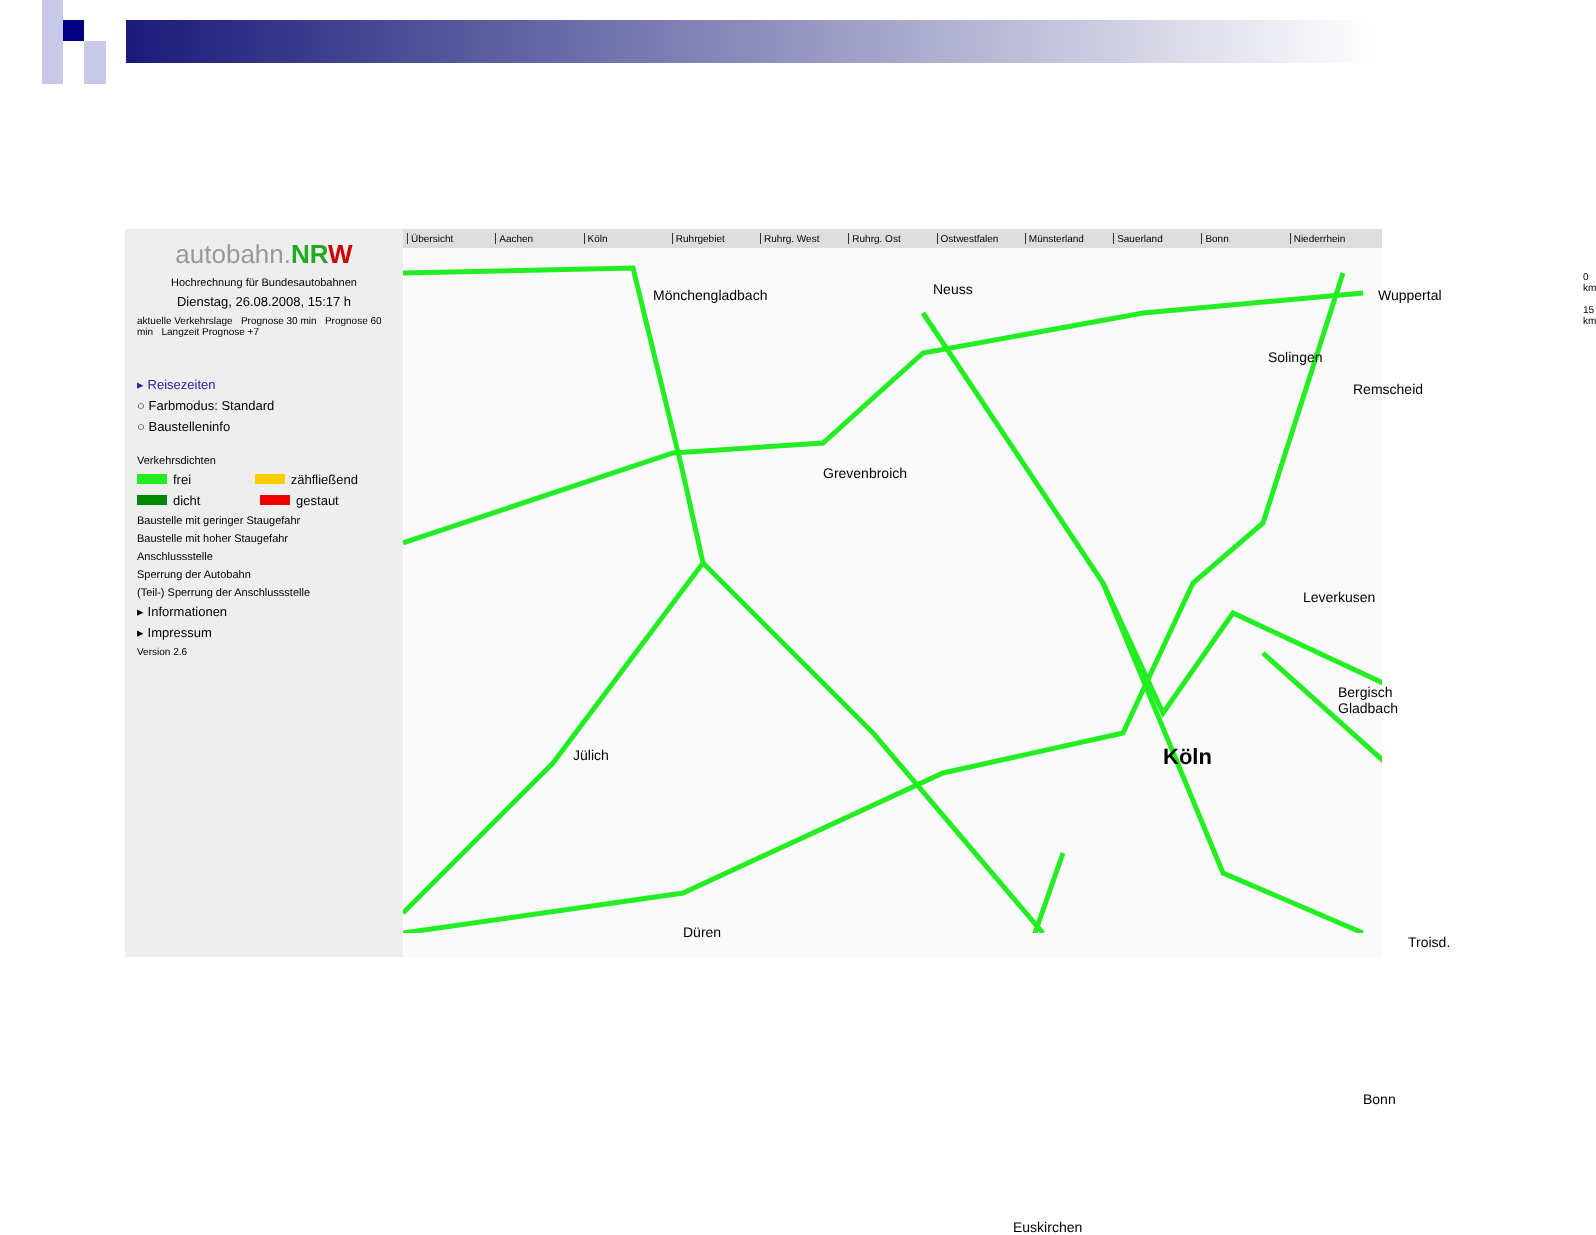autobahn.NR W
Hochrechnung für Bundesautobahnen
Dienstag, 26.08.2008, 15:17 h
aktuelle Verkehrslage Prognose 30 min Prognose 60 min Langzeit Prognose +7
▸ Reisezeiten
○ Farbmodus: Standard
○ Baustelleninfo
Verkehrsdichten
frei zähfließend
dicht gestaut
Baustelle mit geringer Staugefahr
Baustelle mit hoher Staugefahr
Anschlussstelle
Sperrung der Autobahn
(Teil-) Sperrung der Anschlussstelle
▸ Informationen
▸ Impressum
Version 2.6
Übersicht Aachen Köln Ruhrgebiet Ruhrg. West Ruhrg. Ost Ostwestfalen Münsterland Sauerland Bonn Niederrhein
Mönchengladbach Neuss Wuppertal
Solingen
Remscheid
Grevenbroich
Leverkusen
Bergisch Gladbach
Jülich Köln
Düren
Troisd.
Bonn
Euskirchen
0 km 15 km